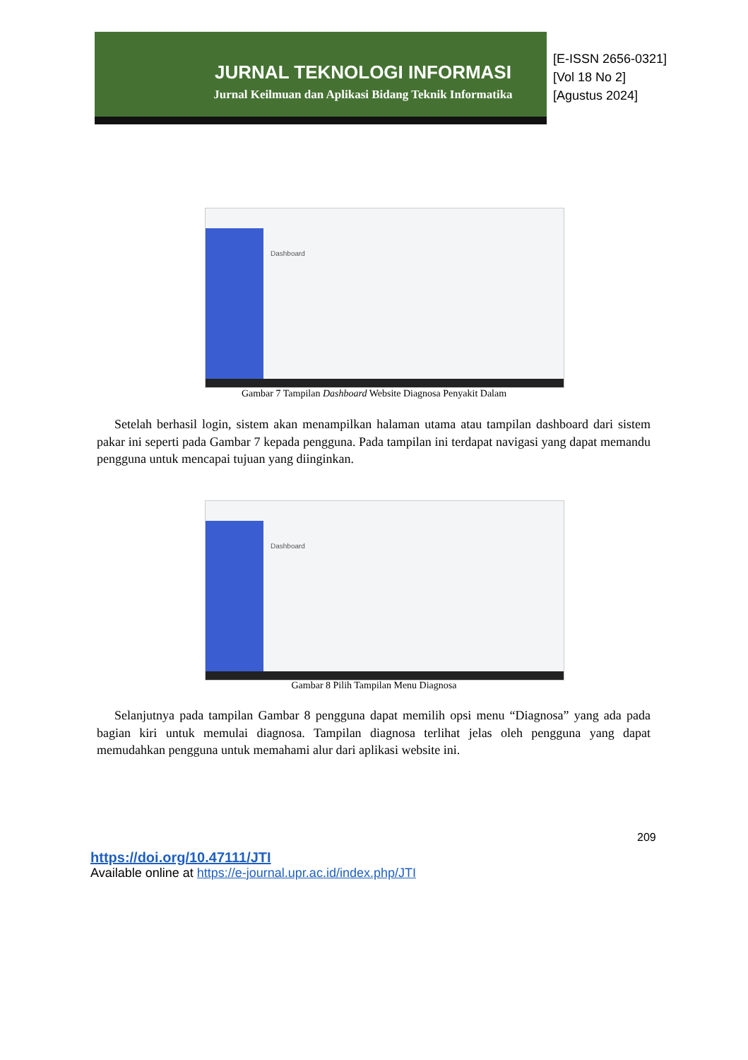JURNAL TEKNOLOGI INFORMASI
Jurnal Keilmuan dan Aplikasi Bidang Teknik Informatika
[E-ISSN 2656-0321]
[Vol 18 No 2]
[Agustus 2024]
Dashboard
Gambar 7 Tampilan Dashboard Website Diagnosa Penyakit Dalam
Setelah berhasil login, sistem akan menampilkan halaman utama atau tampilan dashboard dari sistem pakar ini seperti pada Gambar 7 kepada pengguna. Pada tampilan ini terdapat navigasi yang dapat memandu pengguna untuk mencapai tujuan yang diinginkan.
Dashboard
Gambar 8 Pilih Tampilan Menu Diagnosa
Selanjutnya pada tampilan Gambar 8 pengguna dapat memilih opsi menu “Diagnosa” yang ada pada bagian kiri untuk memulai diagnosa. Tampilan diagnosa terlihat jelas oleh pengguna yang dapat memudahkan pengguna untuk memahami alur dari aplikasi website ini.
209
https://doi.org/10.47111/JTI
Available online at https://e-journal.upr.ac.id/index.php/JTI